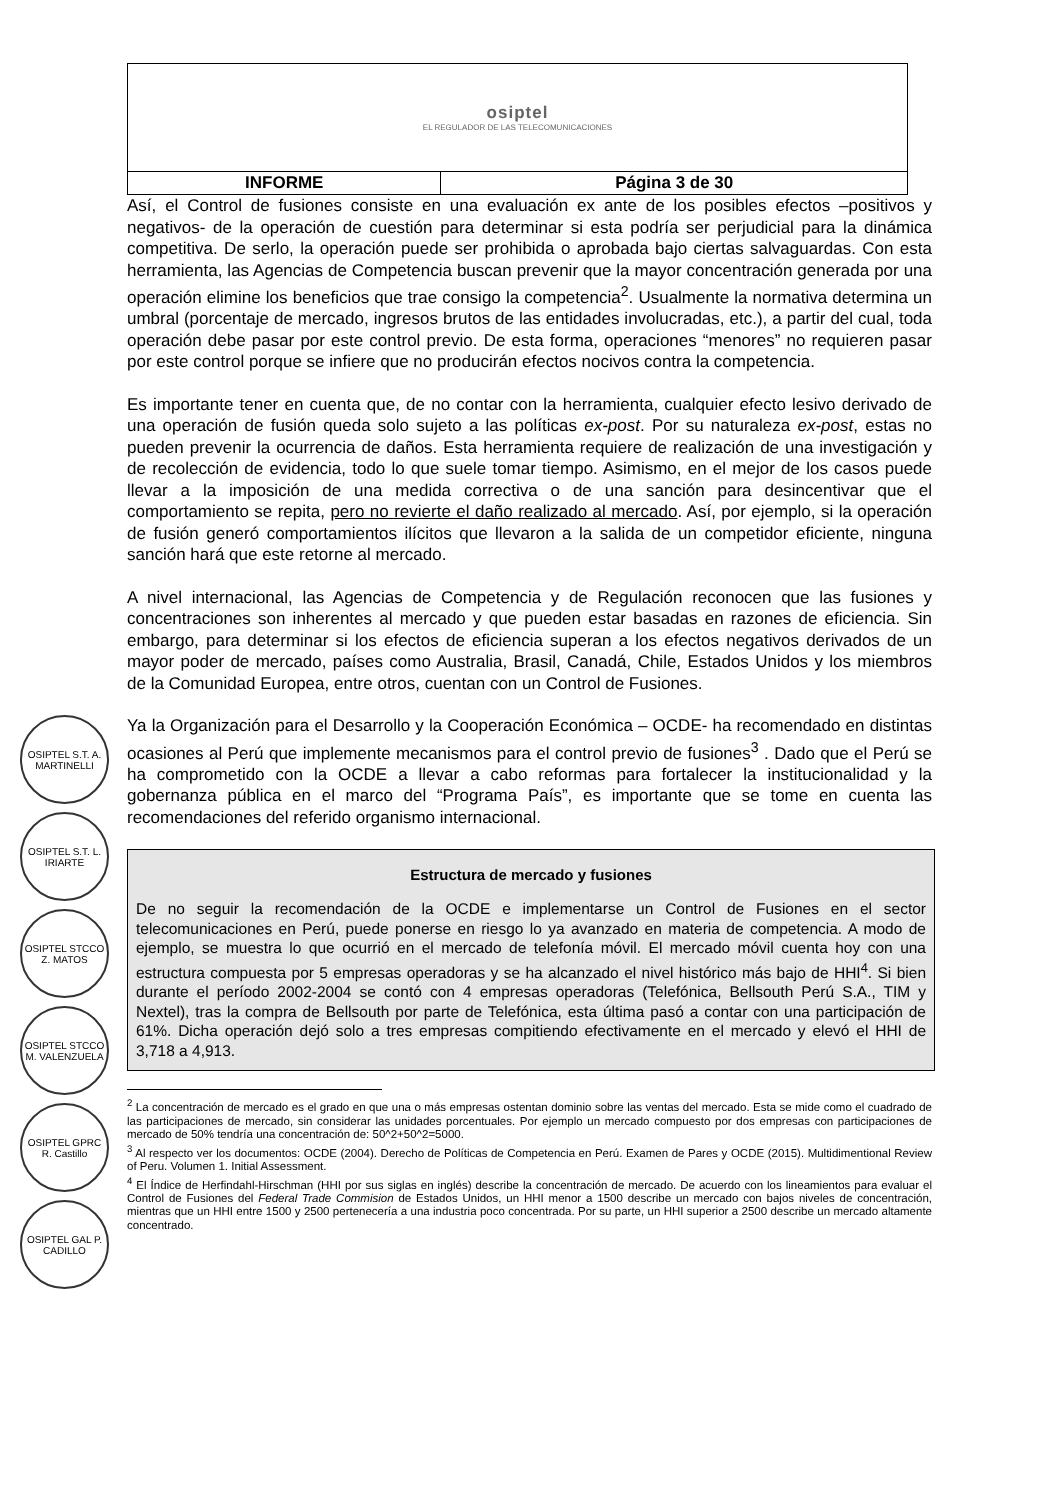OSIPTEL S.T. A. MARTINELLI
OSIPTEL S.T. L. IRIARTE
OSIPTEL STCCO Z. MATOS
OSIPTEL STCCO M. VALENZUELA
OSIPTEL GPRC R. Castillo
OSIPTEL GAL P. CADILLO
| osiptel EL REGULADOR DE LAS TELECOMUNICACIONES | |
| INFORME | Página 3 de 30 |
Así, el Control de fusiones consiste en una evaluación ex ante de los posibles efectos –positivos y negativos- de la operación de cuestión para determinar si esta podría ser perjudicial para la dinámica competitiva. De serlo, la operación puede ser prohibida o aprobada bajo ciertas salvaguardas. Con esta herramienta, las Agencias de Competencia buscan prevenir que la mayor concentración generada por una operación elimine los beneficios que trae consigo la competencia<sup>2</sup>. Usualmente la normativa determina un umbral (porcentaje de mercado, ingresos brutos de las entidades involucradas, etc.), a partir del cual, toda operación debe pasar por este control previo. De esta forma, operaciones “menores” no requieren pasar por este control porque se infiere que no producirán efectos nocivos contra la competencia.
Es importante tener en cuenta que, de no contar con la herramienta, cualquier efecto lesivo derivado de una operación de fusión queda solo sujeto a las políticas ex-post. Por su naturaleza ex-post, estas no pueden prevenir la ocurrencia de daños. Esta herramienta requiere de realización de una investigación y de recolección de evidencia, todo lo que suele tomar tiempo. Asimismo, en el mejor de los casos puede llevar a la imposición de una medida correctiva o de una sanción para desincentivar que el comportamiento se repita, pero no revierte el daño realizado al mercado. Así, por ejemplo, si la operación de fusión generó comportamientos ilícitos que llevaron a la salida de un competidor eficiente, ninguna sanción hará que este retorne al mercado.
A nivel internacional, las Agencias de Competencia y de Regulación reconocen que las fusiones y concentraciones son inherentes al mercado y que pueden estar basadas en razones de eficiencia. Sin embargo, para determinar si los efectos de eficiencia superan a los efectos negativos derivados de un mayor poder de mercado, países como Australia, Brasil, Canadá, Chile, Estados Unidos y los miembros de la Comunidad Europea, entre otros, cuentan con un Control de Fusiones.
Ya la Organización para el Desarrollo y la Cooperación Económica – OCDE- ha recomendado en distintas ocasiones al Perú que implemente mecanismos para el control previo de fusiones<sup>3</sup> . Dado que el Perú se ha comprometido con la OCDE a llevar a cabo reformas para fortalecer la institucionalidad y la gobernanza pública en el marco del “Programa País”, es importante que se tome en cuenta las recomendaciones del referido organismo internacional.
Estructura de mercado y fusiones
De no seguir la recomendación de la OCDE e implementarse un Control de Fusiones en el sector telecomunicaciones en Perú, puede ponerse en riesgo lo ya avanzado en materia de competencia. A modo de ejemplo, se muestra lo que ocurrió en el mercado de telefonía móvil. El mercado móvil cuenta hoy con una estructura compuesta por 5 empresas operadoras y se ha alcanzado el nivel histórico más bajo de HHI<sup>4</sup>. Si bien durante el período 2002-2004 se contó con 4 empresas operadoras (Telefónica, Bellsouth Perú S.A., TIM y Nextel), tras la compra de Bellsouth por parte de Telefónica, esta última pasó a contar con una participación de 61%. Dicha operación dejó solo a tres empresas compitiendo efectivamente en el mercado y elevó el HHI de 3,718 a 4,913.
<sup>2</sup> La concentración de mercado es el grado en que una o más empresas ostentan dominio sobre las ventas del mercado. Esta se mide como el cuadrado de las participaciones de mercado, sin considerar las unidades porcentuales. Por ejemplo un mercado compuesto por dos empresas con participaciones de mercado de 50% tendría una concentración de: 50^2+50^2=5000.
<sup>3</sup> Al respecto ver los documentos: OCDE (2004). Derecho de Políticas de Competencia en Perú. Examen de Pares y OCDE (2015). Multidimentional Review of Peru. Volumen 1. Initial Assessment.
<sup>4</sup> El Índice de Herfindahl-Hirschman (HHI por sus siglas en inglés) describe la concentración de mercado. De acuerdo con los lineamientos para evaluar el Control de Fusiones del Federal Trade Commision de Estados Unidos, un HHI menor a 1500 describe un mercado con bajos niveles de concentración, mientras que un HHI entre 1500 y 2500 pertenecería a una industria poco concentrada. Por su parte, un HHI superior a 2500 describe un mercado altamente concentrado.